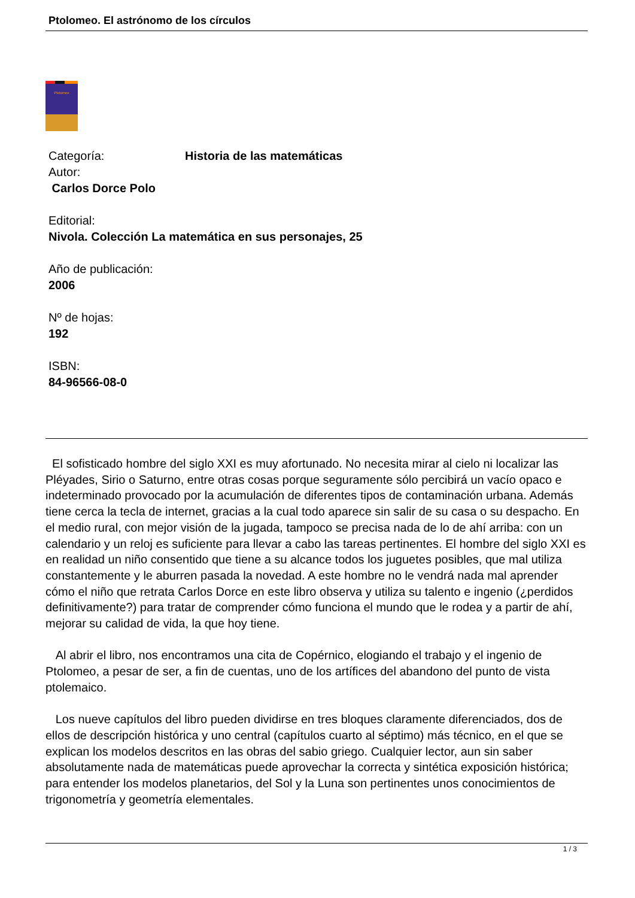Ptolomeo. El astrónomo de los círculos
Ptolomeo
Categoría: Historia de las matemáticas
Autor:
Carlos Dorce Polo
Editorial:
Nivola. Colección La matemática en sus personajes, 25
Año de publicación:
2006
Nº de hojas:
192
ISBN:
84-96566-08-0
El sofisticado hombre del siglo XXI es muy afortunado. No necesita mirar al cielo ni localizar las Pléyades, Sirio o Saturno, entre otras cosas porque seguramente sólo percibirá un vacío opaco e indeterminado provocado por la acumulación de diferentes tipos de contaminación urbana. Además tiene cerca la tecla de internet, gracias a la cual todo aparece sin salir de su casa o su despacho. En el medio rural, con mejor visión de la jugada, tampoco se precisa nada de lo de ahí arriba: con un calendario y un reloj es suficiente para llevar a cabo las tareas pertinentes. El hombre del siglo XXI es en realidad un niño consentido que tiene a su alcance todos los juguetes posibles, que mal utiliza constantemente y le aburren pasada la novedad. A este hombre no le vendrá nada mal aprender cómo el niño que retrata Carlos Dorce en este libro observa y utiliza su talento e ingenio (¿perdidos definitivamente?) para tratar de comprender cómo funciona el mundo que le rodea y a partir de ahí, mejorar su calidad de vida, la que hoy tiene.
Al abrir el libro, nos encontramos una cita de Copérnico, elogiando el trabajo y el ingenio de Ptolomeo, a pesar de ser, a fin de cuentas, uno de los artífices del abandono del punto de vista ptolemaico.
Los nueve capítulos del libro pueden dividirse en tres bloques claramente diferenciados, dos de ellos de descripción histórica y uno central (capítulos cuarto al séptimo) más técnico, en el que se explican los modelos descritos en las obras del sabio griego. Cualquier lector, aun sin saber absolutamente nada de matemáticas puede aprovechar la correcta y sintética exposición histórica; para entender los modelos planetarios, del Sol y la Luna son pertinentes unos conocimientos de trigonometría y geometría elementales.
1 / 3